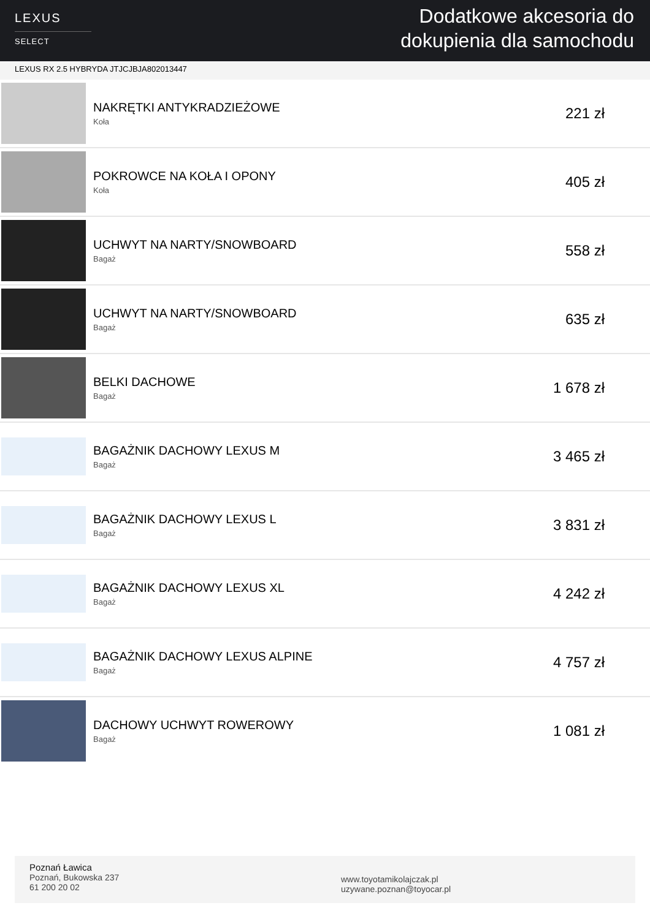LEXUS
SELECT
Dodatkowe akcesoria do
dokupienia dla samochodu
LEXUS RX 2.5 HYBRYDA JTJCJBJA802013447
| | NAKRĘTKI ANTYKRADZIEŻOWE Koła | 221 zł |
| | POKROWCE NA KOŁA I OPONY Koła | 405 zł |
| | UCHWYT NA NARTY/SNOWBOARD Bagaż | 558 zł |
| | UCHWYT NA NARTY/SNOWBOARD Bagaż | 635 zł |
| | BELKI DACHOWE Bagaż | 1 678 zł |
| | BAGAŻNIK DACHOWY LEXUS M Bagaż | 3 465 zł |
| | BAGAŻNIK DACHOWY LEXUS L Bagaż | 3 831 zł |
| | BAGAŻNIK DACHOWY LEXUS XL Bagaż | 4 242 zł |
| | BAGAŻNIK DACHOWY LEXUS ALPINE Bagaż | 4 757 zł |
| | DACHOWY UCHWYT ROWEROWY Bagaż | 1 081 zł |
Poznań Ławica
Poznań, Bukowska 237
61 200 20 02
www.toyotamikolajczak.pl
uzywane.poznan@toyocar.pl